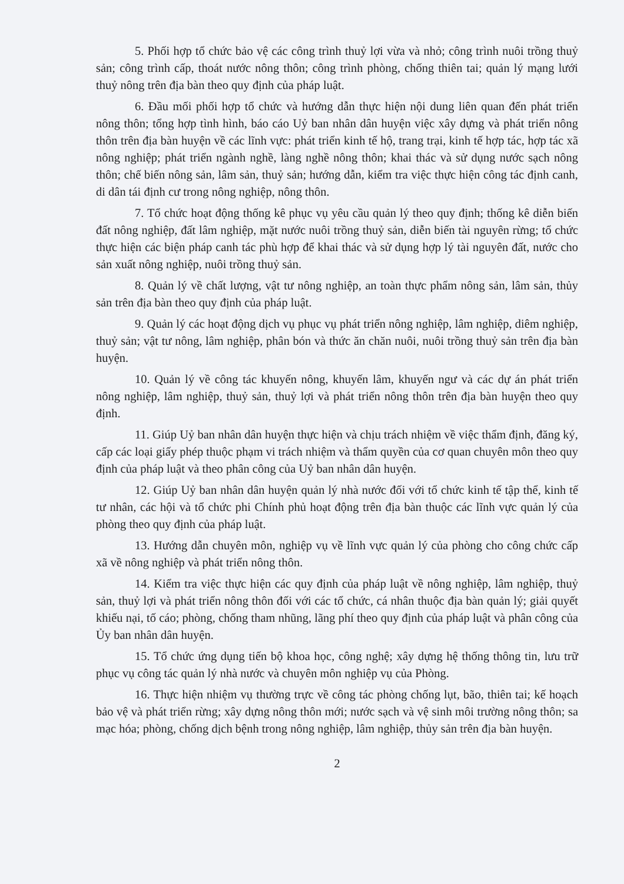5. Phối hợp tổ chức bảo vệ các công trình thuỷ lợi vừa và nhỏ; công trình nuôi trồng thuỷ sản; công trình cấp, thoát nước nông thôn; công trình phòng, chống thiên tai; quản lý mạng lưới thuỷ nông trên địa bàn theo quy định của pháp luật.
6. Đầu mối phối hợp tổ chức và hướng dẫn thực hiện nội dung liên quan đến phát triển nông thôn; tổng hợp tình hình, báo cáo Uỷ ban nhân dân huyện việc xây dựng và phát triển nông thôn trên địa bàn huyện về các lĩnh vực: phát triển kinh tế hộ, trang trại, kinh tế hợp tác, hợp tác xã nông nghiệp; phát triển ngành nghề, làng nghề nông thôn; khai thác và sử dụng nước sạch nông thôn; chế biến nông sản, lâm sản, thuỷ sản; hướng dẫn, kiểm tra việc thực hiện công tác định canh, di dân tái định cư trong nông nghiệp, nông thôn.
7. Tổ chức hoạt động thống kê phục vụ yêu cầu quản lý theo quy định; thống kê diễn biến đất nông nghiệp, đất lâm nghiệp, mặt nước nuôi trồng thuỷ sản, diễn biến tài nguyên rừng; tổ chức thực hiện các biện pháp canh tác phù hợp để khai thác và sử dụng hợp lý tài nguyên đất, nước cho sản xuất nông nghiệp, nuôi trồng thuỷ sản.
8. Quản lý về chất lượng, vật tư nông nghiệp, an toàn thực phẩm nông sản, lâm sản, thủy sản trên địa bàn theo quy định của pháp luật.
9. Quản lý các hoạt động dịch vụ phục vụ phát triển nông nghiệp, lâm nghiệp, diêm nghiệp, thuỷ sản; vật tư nông, lâm nghiệp, phân bón và thức ăn chăn nuôi, nuôi trồng thuỷ sản trên địa bàn huyện.
10. Quản lý về công tác khuyến nông, khuyến lâm, khuyến ngư và các dự án phát triển nông nghiệp, lâm nghiệp, thuỷ sản, thuỷ lợi và phát triển nông thôn trên địa bàn huyện theo quy định.
11. Giúp Uỷ ban nhân dân huyện thực hiện và chịu trách nhiệm về việc thẩm định, đăng ký, cấp các loại giấy phép thuộc phạm vi trách nhiệm và thẩm quyền của cơ quan chuyên môn theo quy định của pháp luật và theo phân công của Uỷ ban nhân dân huyện.
12. Giúp Uỷ ban nhân dân huyện quản lý nhà nước đối với tổ chức kinh tế tập thể, kinh tế tư nhân, các hội và tổ chức phi Chính phủ hoạt động trên địa bàn thuộc các lĩnh vực quản lý của phòng theo quy định của pháp luật.
13. Hướng dẫn chuyên môn, nghiệp vụ về lĩnh vực quản lý của phòng cho công chức cấp xã về nông nghiệp và phát triển nông thôn.
14. Kiểm tra việc thực hiện các quy định của pháp luật về nông nghiệp, lâm nghiệp, thuỷ sản, thuỷ lợi và phát triển nông thôn đối với các tổ chức, cá nhân thuộc địa bàn quản lý; giải quyết khiếu nại, tố cáo; phòng, chống tham nhũng, lãng phí theo quy định của pháp luật và phân công của Ủy ban nhân dân huyện.
15. Tổ chức ứng dụng tiến bộ khoa học, công nghệ; xây dựng hệ thống thông tin, lưu trữ phục vụ công tác quản lý nhà nước và chuyên môn nghiệp vụ của Phòng.
16. Thực hiện nhiệm vụ thường trực về công tác phòng chống lụt, bão, thiên tai; kế hoạch bảo vệ và phát triển rừng; xây dựng nông thôn mới; nước sạch và vệ sinh môi trường nông thôn; sa mạc hóa; phòng, chống dịch bệnh trong nông nghiệp, lâm nghiệp, thủy sản trên địa bàn huyện.
2